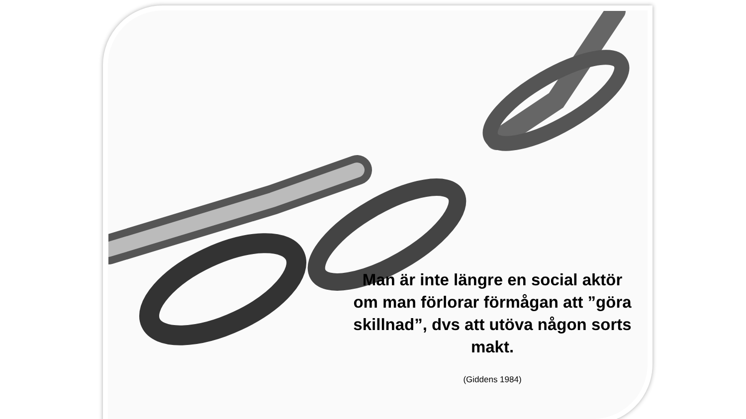Man är inte längre en social aktör om man förlorar förmågan att ”göra skillnad”, dvs att utöva någon sorts makt.
(Giddens 1984)